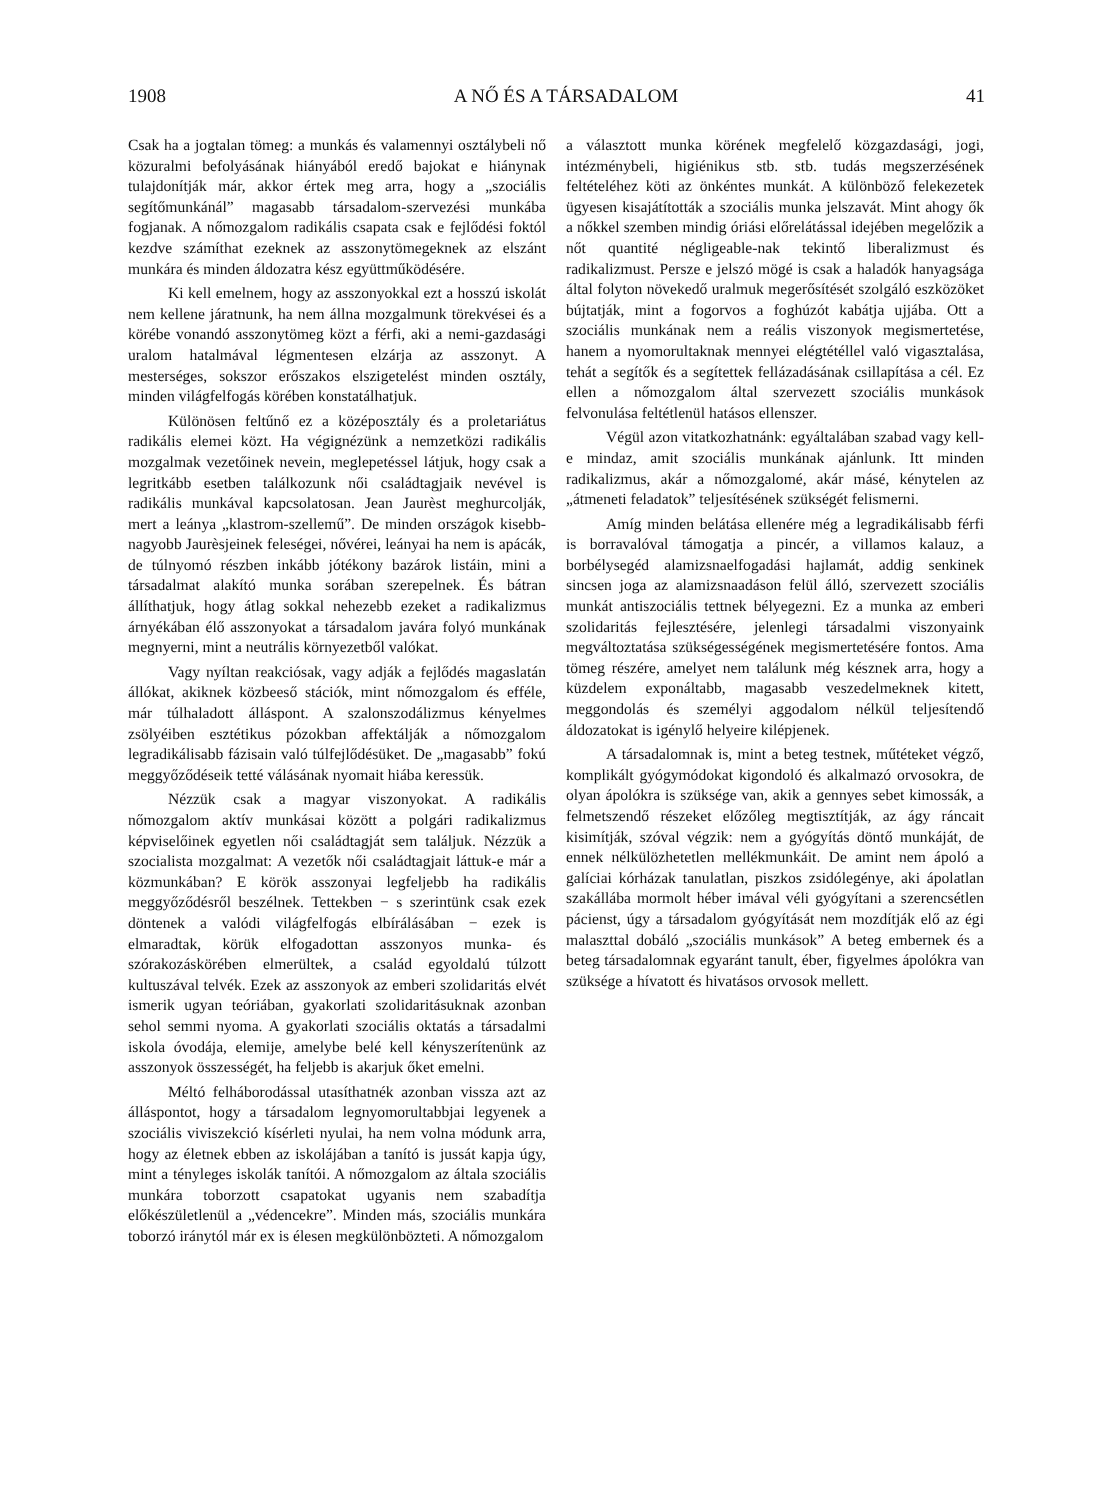1908 A NŐ ÉS A TÁRSADALOM 41
Csak ha a jogtalan tömeg: a munkás és valamennyi osztálybeli nő közuralmi befolyásának hiányából eredő bajokat e hiánynak tulajdonítják már, akkor értek meg arra, hogy a „szociális segítőmunkánál” magasabb társadalom-szervezési munkába fogjanak. A nőmozgalom radikális csapata csak e fejlődési foktól kezdve számíthat ezeknek az asszonytömegeknek az elszánt munkára és minden áldozatra kész együttműködésére.
Ki kell emelnem, hogy az asszonyokkal ezt a hosszú iskolát nem kellene járatnunk, ha nem állna mozgalmunk törekvései és a körébe vonandó asszonytömeg közt a férfi, aki a nemi-gazdasági uralom hatalmával légmentesen elzárja az asszonyt. A mesterséges, sokszor erőszakos elszigetelést minden osztály, minden világfelfogás körében konstatálhatjuk.
Különösen feltűnő ez a középosztály és a proletariátus radikális elemei közt. Ha végignézünk a nemzetközi radikális mozgalmak vezetőinek nevein, meglepetéssel látjuk, hogy csak a legritkább esetben találkozunk női családtagjaik nevével is radikális munkával kapcsolatosan. Jean Jaurèst meghurcolják, mert a leánya „klastrom-szellemű”. De minden országok kisebb-nagyobb Jaurèsjeinek feleségei, nővérei, leányai ha nem is apácák, de túlnyomó részben inkább jótékony bazárok listáin, mini a társadalmat alakító munka sorában szerepelnek. És bátran állíthatjuk, hogy átlag sokkal nehezebb ezeket a radikalizmus árnyékában élő asszonyokat a társadalom javára folyó munkának megnyerni, mint a neutrális környezetből valókat.
Vagy nyíltan reakciósak, vagy adják a fejlődés magaslatán állókat, akiknek közbeeső stációk, mint nőmozgalom és efféle, már túlhaladott álláspont. A szalonszodálizmus kényelmes zsölyéiben esztétikus pózokban affektálják a nőmozgalom legradikálisabb fázisain való túlfejlődésüket. De „magasabb” fokú meggyőződéseik tetté válásának nyomait hiába keressük.
Nézzük csak a magyar viszonyokat. A radikális nőmozgalom aktív munkásai között a polgári radikalizmus képviselőinek egyetlen női családtagját sem találjuk. Nézzük a szocialista mozgalmat: A vezetők női családtagjait láttuk-e már a közmunkában? E körök asszonyai legfeljebb ha radikális meggyőződésről beszélnek. Tettekben − s szerintünk csak ezek döntenek a valódi világfelfogás elbírálásában − ezek is elmaradtak, körük elfogadottan asszonyos munka- és szórakozáskörében elmerültek, a család egyoldalú túlzott kultuszával telvék. Ezek az asszonyok az emberi szolidaritás elvét ismerik ugyan teóriában, gyakorlati szolidaritásuknak azonban sehol semmi nyoma. A gyakorlati szociális oktatás a társadalmi iskola óvodája, elemije, amelybe belé kell kényszerítenünk az asszonyok összességét, ha feljebb is akarjuk őket emelni.
Méltó felháborodással utasíthatnék azonban vissza azt az álláspontot, hogy a társadalom legnyomorultabbjai legyenek a szociális viviszekció kísérleti nyulai, ha nem volna módunk arra, hogy az életnek ebben az iskolájában a tanító is jussát kapja úgy, mint a tényleges iskolák tanítói. A nőmozgalom az általa szociális munkára toborzott csapatokat ugyanis nem szabadítja előkészületlenül a „védencekre”. Minden más, szociális munkára toborzó iránytól már ex is élesen megkülönbözteti. A nőmozgalom
a választott munka körének megfelelő közgazdasági, jogi, intézménybeli, higiénikus stb. stb. tudás megszerzésének feltételéhez köti az önkéntes munkát. A különböző felekezetek ügyesen kisajátították a szociális munka jelszavát. Mint ahogy ők a nőkkel szemben mindig óriási előrelátással idejében megelőzik a nőt quantité négligeable-nak tekintő liberalizmust és radikalizmust. Persze e jelszó mögé is csak a haladók hanyagsága által folyton növekedő uralmuk megerősítését szolgáló eszközöket bújtatják, mint a fogorvos a foghúzót kabátja ujjába. Ott a szociális munkának nem a reális viszonyok megismertetése, hanem a nyomorultaknak mennyei elégtétéllel való vigasztalása, tehát a segítők és a segítettek fellázadásának csillapítása a cél. Ez ellen a nőmozgalom által szervezett szociális munkások felvonulása feltétlenül hatásos ellenszer.
Végül azon vitatkozhatnánk: egyáltalában szabad vagy kell-e mindaz, amit szociális munkának ajánlunk. Itt minden radikalizmus, akár a nőmozgalomé, akár másé, kénytelen az „átmeneti feladatok” teljesítésének szükségét felismerni.
Amíg minden belátása ellenére még a legradikálisabb férfi is borravalóval támogatja a pincér, a villamos kalauz, a borbélysegéd alamizsnaelfogadási hajlamát, addig senkinek sincsen joga az alamizsnaadáson felül álló, szervezett szociális munkát antiszociális tettnek bélyegezni. Ez a munka az emberi szolidaritás fejlesztésére, jelenlegi társadalmi viszonyaink megváltoztatása szükségességének megismertetésére fontos. Ama tömeg részére, amelyet nem találunk még késznek arra, hogy a küzdelem exponáltabb, magasabb veszedelmeknek kitett, meggondolás és személyi aggodalom nélkül teljesítendő áldozatokat is igénylő helyeire kilépjenek.
A társadalomnak is, mint a beteg testnek, műtéteket végző, komplikált gyógymódokat kigondoló és alkalmazó orvosokra, de olyan ápolókra is szüksége van, akik a gennyes sebet kimossák, a felmetszendő részeket előzőleg megtisztítják, az ágy ráncait kisimítják, szóval végzik: nem a gyógyítás döntő munkáját, de ennek nélkülözhetetlen mellékmunkáit. De amint nem ápoló a galíciai kórházak tanulatlan, piszkos zsidólegénye, aki ápolatlan szakállába mormolt héber imával véli gyógyítani a szerencsétlen pácienst, úgy a társadalom gyógyítását nem mozdítják elő az égi malaszttal dobáló „szociális munkások” A beteg embernek és a beteg társadalomnak egyaránt tanult, éber, figyelmes ápolókra van szüksége a hívatott és hivatásos orvosok mellett.